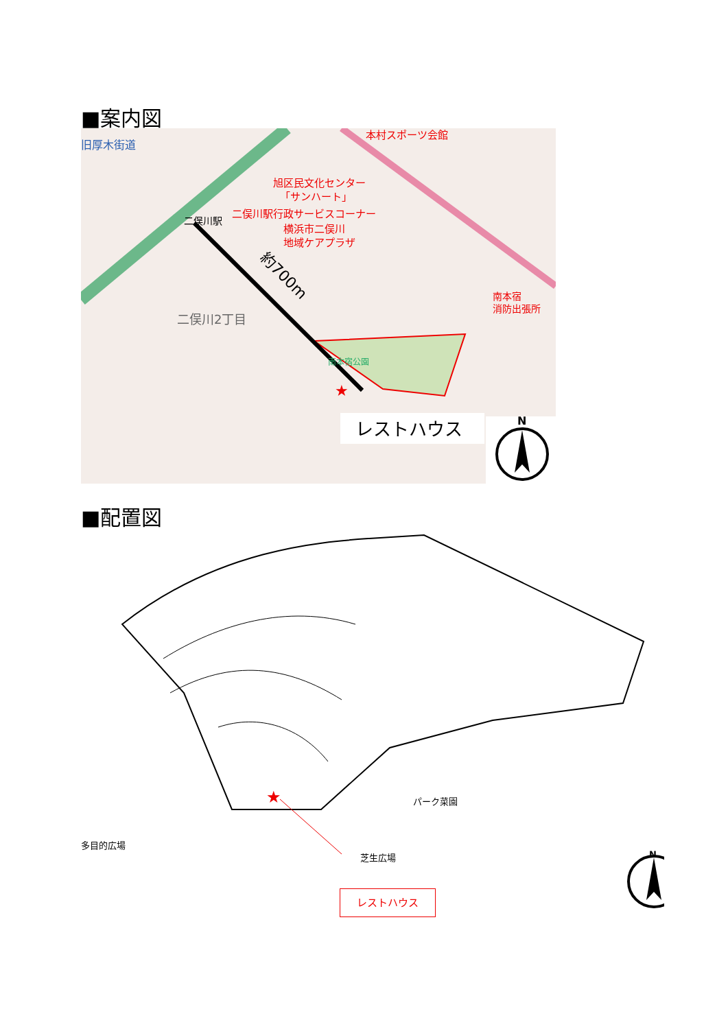■案内図
★
旧厚木街道
本村スポーツ会館
旭区民文化センター
「サンハート」
二俣川駅行政サービスコーナー
横浜市二俣川
地域ケアプラザ
二俣川駅
二俣川2丁目
南本宿公園
南本宿
消防出張所
約700m
レストハウス
N
■配置図
★
パーク菜園
多目的広場
芝生広場
レストハウス
N